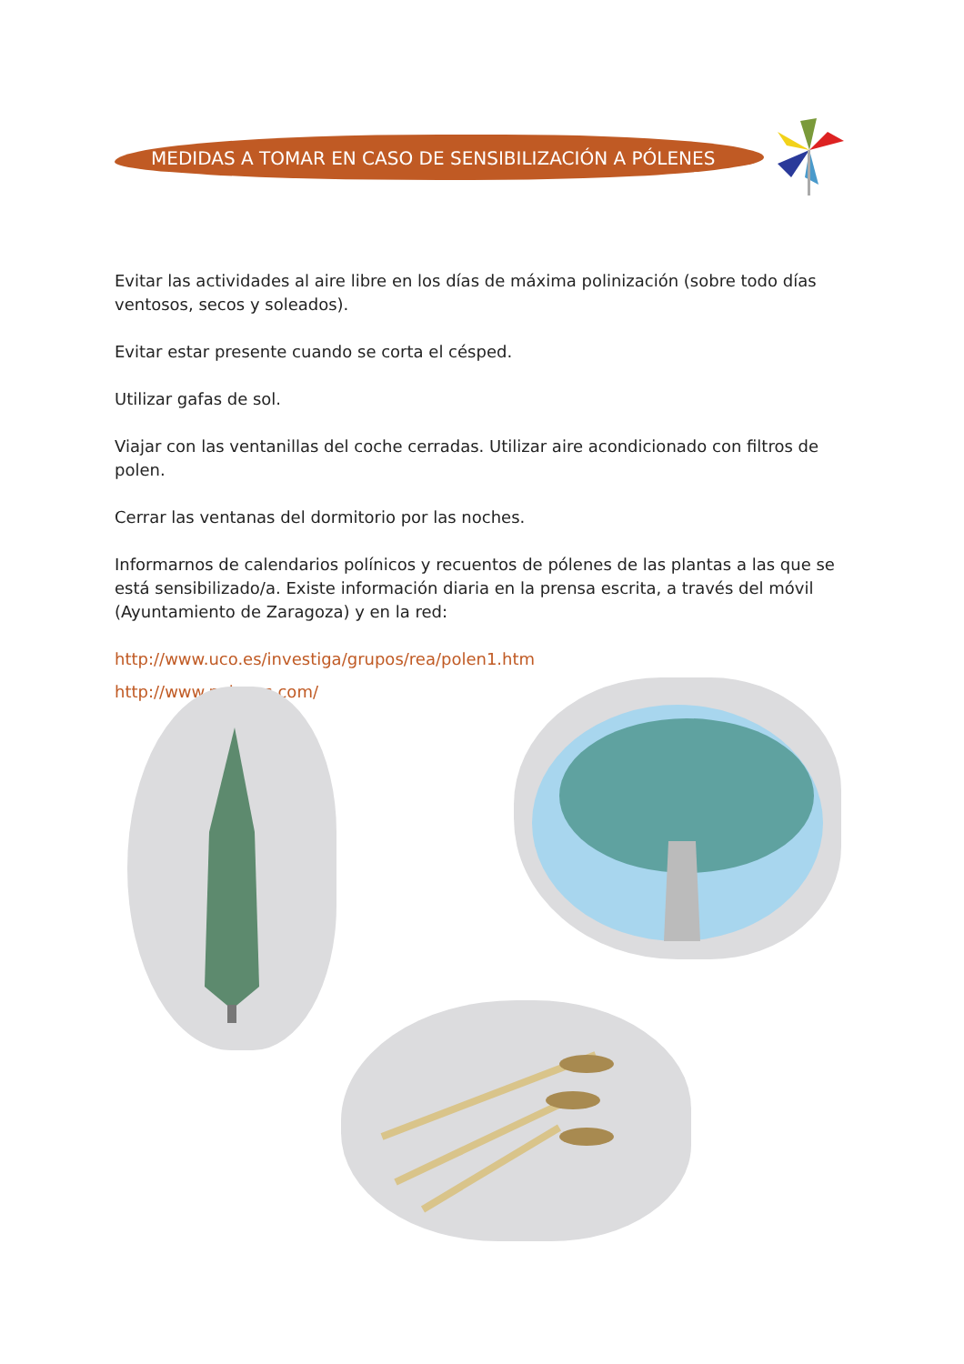MEDIDAS A TOMAR EN CASO DE SENSIBILIZACIÓN A PÓLENES
Evitar las actividades al aire libre en los días de máxima polinización (sobre todo días ventosos, secos y soleados).
Evitar estar presente cuando se corta el césped.
Utilizar gafas de sol.
Viajar con las ventanillas del coche cerradas. Utilizar aire acondicionado con filtros de polen.
Cerrar las ventanas del dormitorio por las noches.
Informarnos de calendarios polínicos y recuentos de pólenes de las plantas a las que se está sensibilizado/a. Existe información diaria en la prensa escrita, a través del móvil (Ayuntamiento de Zaragoza) y en la red:
http://www.uco.es/investiga/grupos/rea/polen1.htm
http://www.polenes.com/